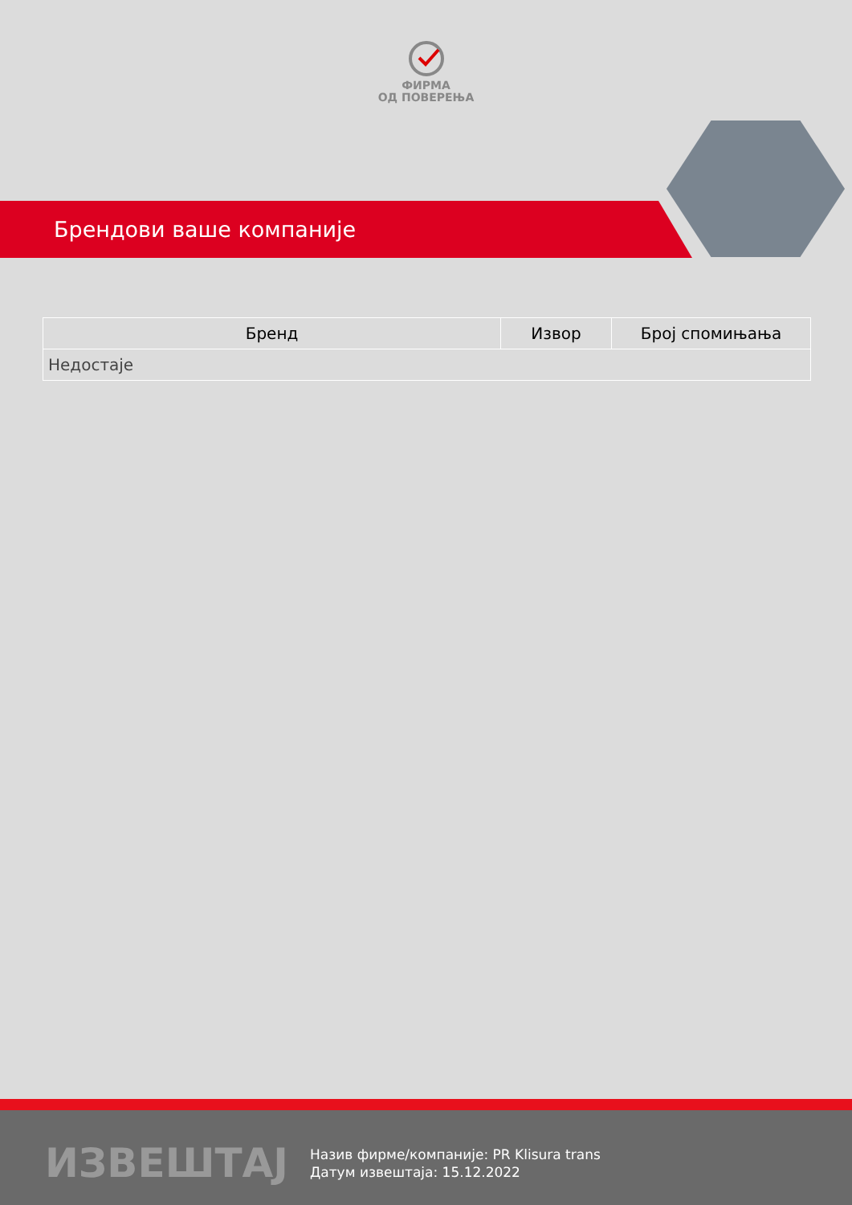ФИРМА
ОД ПОВЕРЕЊА
Брендови ваше компаније
| Бренд | Извор | Број спомињања |
| --- | --- | --- |
| Недостаје | | |
ИЗВЕШТАЈ
Назив фирме/компаније: PR Klisura trans
Датум извештаја: 15.12.2022